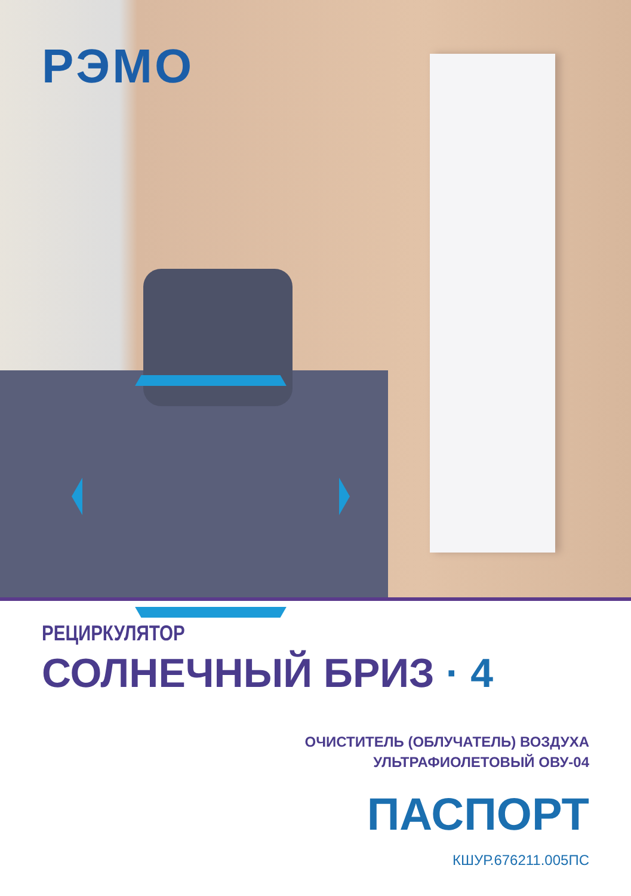РЭМО
РЕЦИРКУЛЯТОР
СОЛНЕЧНЫЙ БРИЗ · 4
ОЧИСТИТЕЛЬ (ОБЛУЧАТЕЛЬ) ВОЗДУХА
УЛЬТРАФИОЛЕТОВЫЙ ОВУ-04
ПАСПОРТ
КШУР.676211.005ПС